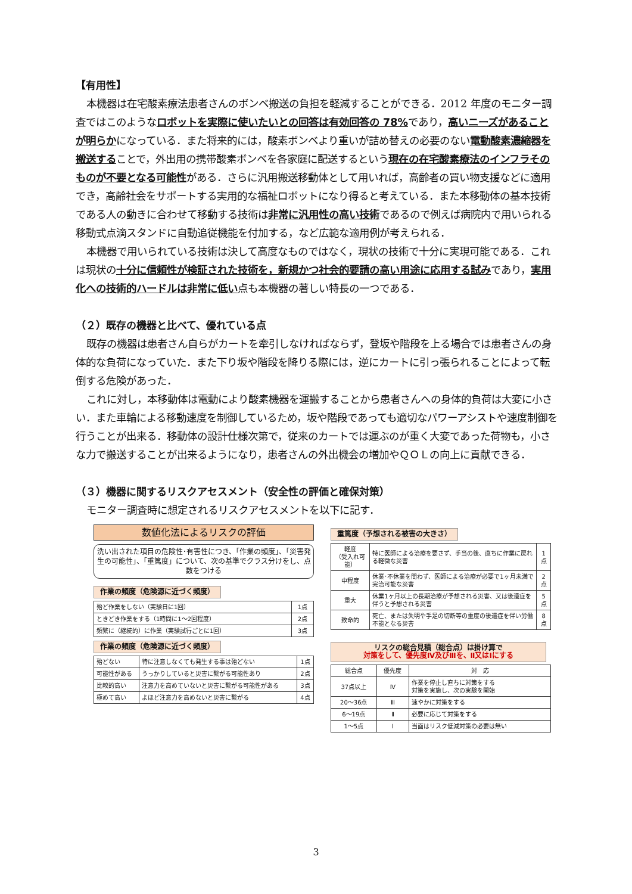【有用性】
本機器は在宅酸素療法患者さんのボンベ搬送の負担を軽減することができる．2012 年度のモニター調査ではこのようなロボットを実際に使いたいとの回答は有効回答の 78% であり，高いニーズがあることが明らかになっている．また将来的には，酸素ボンベより重いが詰め替えの必要のない電動酸素濃縮器を搬送することで，外出用の携帯酸素ボンベを各家庭に配送するという現在の在宅酸素療法のインフラそのものが不要となる可能性がある．さらに汎用搬送移動体として用いれば，高齢者の買い物支援などに適用でき，高齢社会をサポートする実用的な福祉ロボットになり得ると考えている．また本移動体の基本技術である人の動きに合わせて移動する技術は非常に汎用性の高い技術であるので例えば病院内で用いられる移動式点滴スタンドに自動追従機能を付加する，など広範な適用例が考えられる．
本機器で用いられている技術は決して高度なものではなく，現状の技術で十分に実現可能である．これは現状の十分に信頼性が検証された技術を，新規かつ社会的要請の高い用途に応用する試みであり，実用化への技術的ハードルは非常に低い点も本機器の著しい特長の一つである．
（２）既存の機器と比べて、優れている点
既存の機器は患者さん自らがカートを牽引しなければならず，登坂や階段を上る場合では患者さんの身体的な負荷になっていた．また下り坂や階段を降りる際には，逆にカートに引っ張られることによって転倒する危険があった．
これに対し，本移動体は電動により酸素機器を運搬することから患者さんへの身体的負荷は大変に小さい．また車輪による移動速度を制御しているため，坂や階段であっても適切なパワーアシストや速度制御を行うことが出来る．移動体の設計仕様次第で，従来のカートでは運ぶのが重く大変であった荷物も，小さな力で搬送することが出来るようになり，患者さんの外出機会の増加やＱＯＬの向上に貢献できる．
（３）機器に関するリスクアセスメント（安全性の評価と確保対策）
モニター調査時に想定されるリスクアセスメントを以下に記す．
数値化法によるリスクの評価
洗い出された項目の危険性･有害性につき、「作業の頻度」、「災害発生の可能性」、「重篤度」について、次の基準でクラス分けをし、点数をつける
作業の頻度（危険源に近づく頻度）
| 殆ど作業をしない（実験日に1回） | 1点 |
| ときどき作業をする（1時間に1～2回程度） | 2点 |
| 頻繁に（継続的）に作業（実験試行ごとに1回） | 3点 |
作業の頻度（危険源に近づく頻度）
| 殆どない | 特に注意しなくても発生する事は殆どない | 1点 |
| 可能性がある | うっかりしていると災害に繋がる可能性あり | 2点 |
| 比較的高い | 注意力を高めていないと災害に繋がる可能性がある | 3点 |
| 極めて高い | よほど注意力を高めないと災害に繋がる | 4点 |
重篤度（予想される被害の大きさ）
| 軽度 （受入れ可能） | 特に医師による治療を要さず、手当の後、直ちに作業に戻れる軽微な災害 | 1点 |
| 中程度 | 休業･不休業を問わず、医師による治療が必要で1ヶ月未満で完治可能な災害 | 2点 |
| 重大 | 休業1ヶ月以上の長期治療が予想される災害、又は後遺症を伴うと予想される災害 | 5点 |
| 致命的 | 死亡、または失明や手足の切断等の重度の後遺症を伴い労働不能となる災害 | 8点 |
リスクの総合見積（総合点）は掛け算で
対策をして、優先度Ⅳ及びⅢを、Ⅱ又はⅠにする
| 総合点 | 優先度 | 対 応 |
| --- | --- | --- |
| 37点以上 | Ⅳ | 作業を停止し直ちに対策をする 対策を実施し、次の実験を開始 |
| 20～36点 | Ⅲ | 速やかに対策をする |
| 6～19点 | Ⅱ | 必要に応じて対策をする |
| 1～5点 | Ⅰ | 当面はリスク低減対策の必要は無い |
3